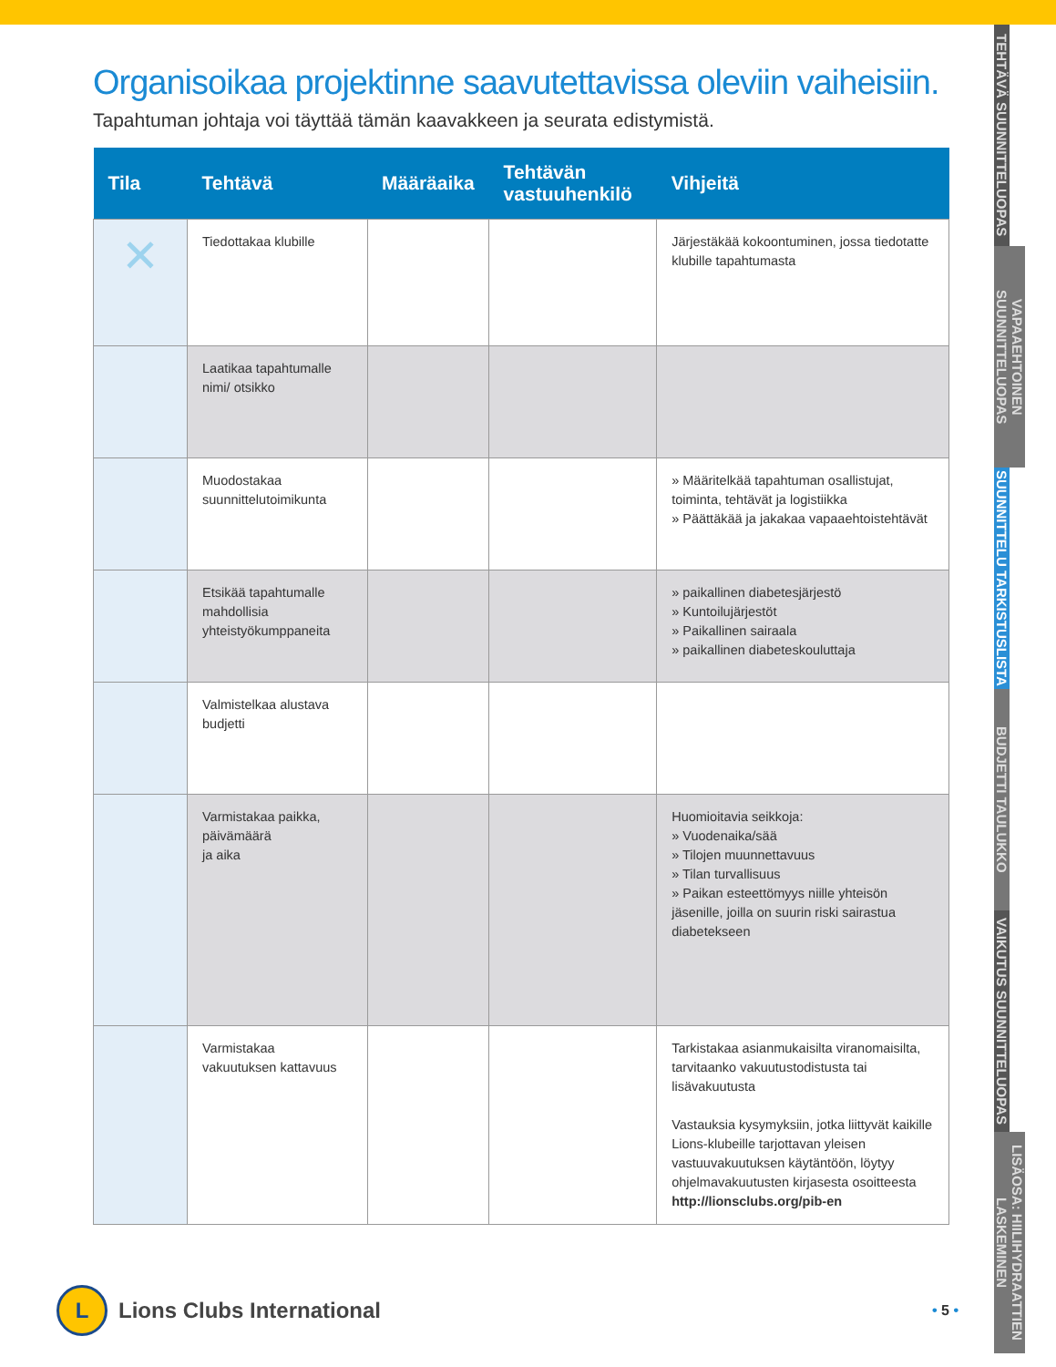Organisoikaa projektinne saavutettavissa oleviin vaiheisiin.
Tapahtuman johtaja voi täyttää tämän kaavakkeen ja seurata edistymistä.
| Tila | Tehtävä | Määräaika | Tehtävän vastuuhenkilö | Vihjeitä |
| --- | --- | --- | --- | --- |
| ✕ | Tiedottakaa klubille | | | Järjestäkää kokoontuminen, jossa tiedotatte klubille tapahtumasta |
| | Laatikaa tapahtumalle nimi/ otsikko | | | |
| | Muodostakaa suunnittelutoimikunta | | | » Määritelkää tapahtuman osallistujat, toiminta, tehtävät ja logistiikka » Päättäkää ja jakakaa vapaaehtoistehtävät |
| | Etsikää tapahtumalle mahdollisia yhteistyökumppaneita | | | » paikallinen diabetesjärjestö » Kuntoilujärjestöt » Paikallinen sairaala » paikallinen diabeteskouluttaja |
| | Valmistelkaa alustava budjetti | | | |
| | Varmistakaa paikka, päivämäärä ja aika | | | Huomioitavia seikkoja: » Vuodenaika/sää » Tilojen muunnettavuus » Tilan turvallisuus » Paikan esteettömyys niille yhteisön jäsenille, joilla on suurin riski sairastua diabetekseen |
| | Varmistakaa vakuutuksen kattavuus | | | Tarkistakaa asianmukaisilta viranomaisilta, tarvitaanko vakuutustodistusta tai lisävakuutusta Vastauksia kysymyksiin, jotka liittyvät kaikille Lions-klubeille tarjottavan yleisen vastuuvakuutuksen käytäntöön, löytyy ohjelmavakuutusten kirjasesta osoitteesta http://lionsclubs.org/pib-en |
TEHTÄVÄ SUUNNITTELUOPAS
VAPAAEHTOINEN SUUNNITTELUOPAS
SUUNNITTELU TARKISTUSLISTA
BUDJETTI TAULUKKO
VAIKUTUS SUUNNITTELUOPAS
LISÄOSA: HIILIHYDRAATTIEN LASKEMINEN
L
Lions Clubs International
• 5 •